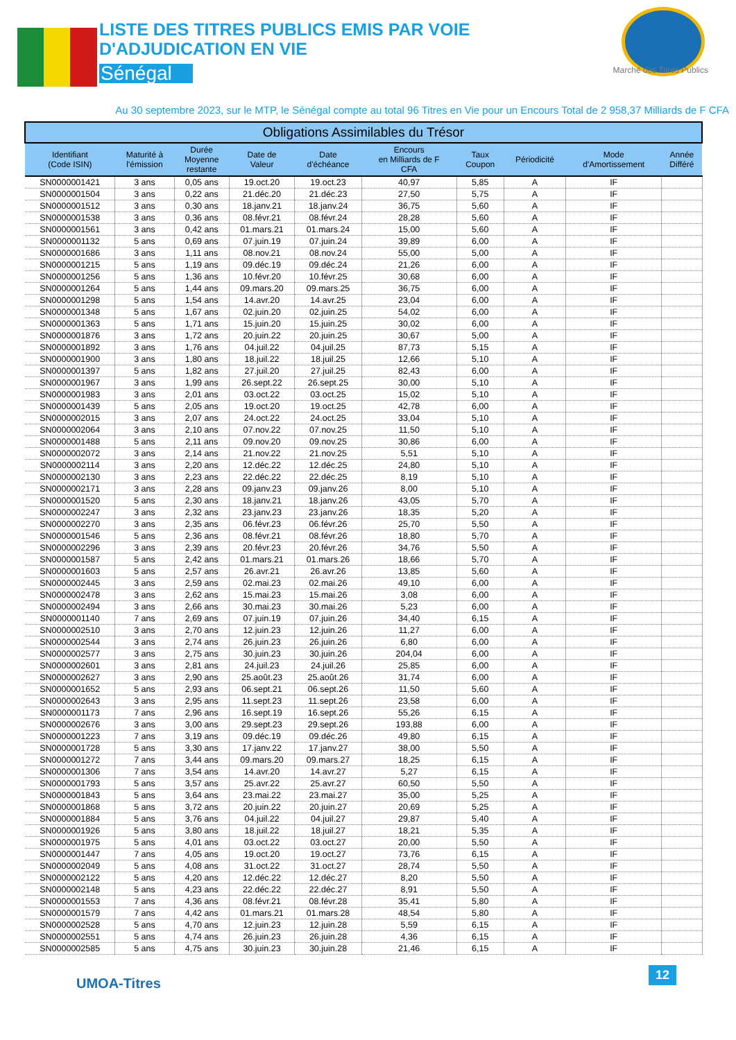LISTE DES TITRES PUBLICS EMIS PAR VOIE
D'ADJUDICATION EN VIE
Sénégal
Marché des Titres Publics
Au 30 septembre 2023, sur le MTP, le Sénégal compte au total 96 Titres en Vie pour un Encours Total de 2 958,37 Milliards de F CFA
| Obligations Assimilables du Trésor | | | | | | | | | |
| --- | --- | --- | --- | --- | --- | --- | --- | --- | --- |
| Identifiant (Code ISIN) | Maturité à l'émission | Durée Moyenne restante | Date de Valeur | Date d'échéance | Encours en Milliards de F CFA | Taux Coupon | Périodicité | Mode d'Amortissement | Année Différé |
| SN0000001421 | 3 ans | 0,05 ans | 19.oct.20 | 19.oct.23 | 40,97 | 5,85 | A | IF | |
| SN0000001504 | 3 ans | 0,22 ans | 21.déc.20 | 21.déc.23 | 27,50 | 5,75 | A | IF | |
| SN0000001512 | 3 ans | 0,30 ans | 18.janv.21 | 18.janv.24 | 36,75 | 5,60 | A | IF | |
| SN0000001538 | 3 ans | 0,36 ans | 08.févr.21 | 08.févr.24 | 28,28 | 5,60 | A | IF | |
| SN0000001561 | 3 ans | 0,42 ans | 01.mars.21 | 01.mars.24 | 15,00 | 5,60 | A | IF | |
| SN0000001132 | 5 ans | 0,69 ans | 07.juin.19 | 07.juin.24 | 39,89 | 6,00 | A | IF | |
| SN0000001686 | 3 ans | 1,11 ans | 08.nov.21 | 08.nov.24 | 55,00 | 5,00 | A | IF | |
| SN0000001215 | 5 ans | 1,19 ans | 09.déc.19 | 09.déc.24 | 21,26 | 6,00 | A | IF | |
| SN0000001256 | 5 ans | 1,36 ans | 10.févr.20 | 10.févr.25 | 30,68 | 6,00 | A | IF | |
| SN0000001264 | 5 ans | 1,44 ans | 09.mars.20 | 09.mars.25 | 36,75 | 6,00 | A | IF | |
| SN0000001298 | 5 ans | 1,54 ans | 14.avr.20 | 14.avr.25 | 23,04 | 6,00 | A | IF | |
| SN0000001348 | 5 ans | 1,67 ans | 02.juin.20 | 02.juin.25 | 54,02 | 6,00 | A | IF | |
| SN0000001363 | 5 ans | 1,71 ans | 15.juin.20 | 15.juin.25 | 30,02 | 6,00 | A | IF | |
| SN0000001876 | 3 ans | 1,72 ans | 20.juin.22 | 20.juin.25 | 30,67 | 5,00 | A | IF | |
| SN0000001892 | 3 ans | 1,76 ans | 04.juil.22 | 04.juil.25 | 87,73 | 5,15 | A | IF | |
| SN0000001900 | 3 ans | 1,80 ans | 18.juil.22 | 18.juil.25 | 12,66 | 5,10 | A | IF | |
| SN0000001397 | 5 ans | 1,82 ans | 27.juil.20 | 27.juil.25 | 82,43 | 6,00 | A | IF | |
| SN0000001967 | 3 ans | 1,99 ans | 26.sept.22 | 26.sept.25 | 30,00 | 5,10 | A | IF | |
| SN0000001983 | 3 ans | 2,01 ans | 03.oct.22 | 03.oct.25 | 15,02 | 5,10 | A | IF | |
| SN0000001439 | 5 ans | 2,05 ans | 19.oct.20 | 19.oct.25 | 42,78 | 6,00 | A | IF | |
| SN0000002015 | 3 ans | 2,07 ans | 24.oct.22 | 24.oct.25 | 33,04 | 5,10 | A | IF | |
| SN0000002064 | 3 ans | 2,10 ans | 07.nov.22 | 07.nov.25 | 11,50 | 5,10 | A | IF | |
| SN0000001488 | 5 ans | 2,11 ans | 09.nov.20 | 09.nov.25 | 30,86 | 6,00 | A | IF | |
| SN0000002072 | 3 ans | 2,14 ans | 21.nov.22 | 21.nov.25 | 5,51 | 5,10 | A | IF | |
| SN0000002114 | 3 ans | 2,20 ans | 12.déc.22 | 12.déc.25 | 24,80 | 5,10 | A | IF | |
| SN0000002130 | 3 ans | 2,23 ans | 22.déc.22 | 22.déc.25 | 8,19 | 5,10 | A | IF | |
| SN0000002171 | 3 ans | 2,28 ans | 09.janv.23 | 09.janv.26 | 8,00 | 5,10 | A | IF | |
| SN0000001520 | 5 ans | 2,30 ans | 18.janv.21 | 18.janv.26 | 43,05 | 5,70 | A | IF | |
| SN0000002247 | 3 ans | 2,32 ans | 23.janv.23 | 23.janv.26 | 18,35 | 5,20 | A | IF | |
| SN0000002270 | 3 ans | 2,35 ans | 06.févr.23 | 06.févr.26 | 25,70 | 5,50 | A | IF | |
| SN0000001546 | 5 ans | 2,36 ans | 08.févr.21 | 08.févr.26 | 18,80 | 5,70 | A | IF | |
| SN0000002296 | 3 ans | 2,39 ans | 20.févr.23 | 20.févr.26 | 34,76 | 5,50 | A | IF | |
| SN0000001587 | 5 ans | 2,42 ans | 01.mars.21 | 01.mars.26 | 18,66 | 5,70 | A | IF | |
| SN0000001603 | 5 ans | 2,57 ans | 26.avr.21 | 26.avr.26 | 13,85 | 5,60 | A | IF | |
| SN0000002445 | 3 ans | 2,59 ans | 02.mai.23 | 02.mai.26 | 49,10 | 6,00 | A | IF | |
| SN0000002478 | 3 ans | 2,62 ans | 15.mai.23 | 15.mai.26 | 3,08 | 6,00 | A | IF | |
| SN0000002494 | 3 ans | 2,66 ans | 30.mai.23 | 30.mai.26 | 5,23 | 6,00 | A | IF | |
| SN0000001140 | 7 ans | 2,69 ans | 07.juin.19 | 07.juin.26 | 34,40 | 6,15 | A | IF | |
| SN0000002510 | 3 ans | 2,70 ans | 12.juin.23 | 12.juin.26 | 11,27 | 6,00 | A | IF | |
| SN0000002544 | 3 ans | 2,74 ans | 26.juin.23 | 26.juin.26 | 6,80 | 6,00 | A | IF | |
| SN0000002577 | 3 ans | 2,75 ans | 30.juin.23 | 30.juin.26 | 204,04 | 6,00 | A | IF | |
| SN0000002601 | 3 ans | 2,81 ans | 24.juil.23 | 24.juil.26 | 25,85 | 6,00 | A | IF | |
| SN0000002627 | 3 ans | 2,90 ans | 25.août.23 | 25.août.26 | 31,74 | 6,00 | A | IF | |
| SN0000001652 | 5 ans | 2,93 ans | 06.sept.21 | 06.sept.26 | 11,50 | 5,60 | A | IF | |
| SN0000002643 | 3 ans | 2,95 ans | 11.sept.23 | 11.sept.26 | 23,58 | 6,00 | A | IF | |
| SN0000001173 | 7 ans | 2,96 ans | 16.sept.19 | 16.sept.26 | 55,26 | 6,15 | A | IF | |
| SN0000002676 | 3 ans | 3,00 ans | 29.sept.23 | 29.sept.26 | 193,88 | 6,00 | A | IF | |
| SN0000001223 | 7 ans | 3,19 ans | 09.déc.19 | 09.déc.26 | 49,80 | 6,15 | A | IF | |
| SN0000001728 | 5 ans | 3,30 ans | 17.janv.22 | 17.janv.27 | 38,00 | 5,50 | A | IF | |
| SN0000001272 | 7 ans | 3,44 ans | 09.mars.20 | 09.mars.27 | 18,25 | 6,15 | A | IF | |
| SN0000001306 | 7 ans | 3,54 ans | 14.avr.20 | 14.avr.27 | 5,27 | 6,15 | A | IF | |
| SN0000001793 | 5 ans | 3,57 ans | 25.avr.22 | 25.avr.27 | 60,50 | 5,50 | A | IF | |
| SN0000001843 | 5 ans | 3,64 ans | 23.mai.22 | 23.mai.27 | 35,00 | 5,25 | A | IF | |
| SN0000001868 | 5 ans | 3,72 ans | 20.juin.22 | 20.juin.27 | 20,69 | 5,25 | A | IF | |
| SN0000001884 | 5 ans | 3,76 ans | 04.juil.22 | 04.juil.27 | 29,87 | 5,40 | A | IF | |
| SN0000001926 | 5 ans | 3,80 ans | 18.juil.22 | 18.juil.27 | 18,21 | 5,35 | A | IF | |
| SN0000001975 | 5 ans | 4,01 ans | 03.oct.22 | 03.oct.27 | 20,00 | 5,50 | A | IF | |
| SN0000001447 | 7 ans | 4,05 ans | 19.oct.20 | 19.oct.27 | 73,76 | 6,15 | A | IF | |
| SN0000002049 | 5 ans | 4,08 ans | 31.oct.22 | 31.oct.27 | 28,74 | 5,50 | A | IF | |
| SN0000002122 | 5 ans | 4,20 ans | 12.déc.22 | 12.déc.27 | 8,20 | 5,50 | A | IF | |
| SN0000002148 | 5 ans | 4,23 ans | 22.déc.22 | 22.déc.27 | 8,91 | 5,50 | A | IF | |
| SN0000001553 | 7 ans | 4,36 ans | 08.févr.21 | 08.févr.28 | 35,41 | 5,80 | A | IF | |
| SN0000001579 | 7 ans | 4,42 ans | 01.mars.21 | 01.mars.28 | 48,54 | 5,80 | A | IF | |
| SN0000002528 | 5 ans | 4,70 ans | 12.juin.23 | 12.juin.28 | 5,59 | 6,15 | A | IF | |
| SN0000002551 | 5 ans | 4,74 ans | 26.juin.23 | 26.juin.28 | 4,36 | 6,15 | A | IF | |
| SN0000002585 | 5 ans | 4,75 ans | 30.juin.23 | 30.juin.28 | 21,46 | 6,15 | A | IF | |
UMOA-Titres
12